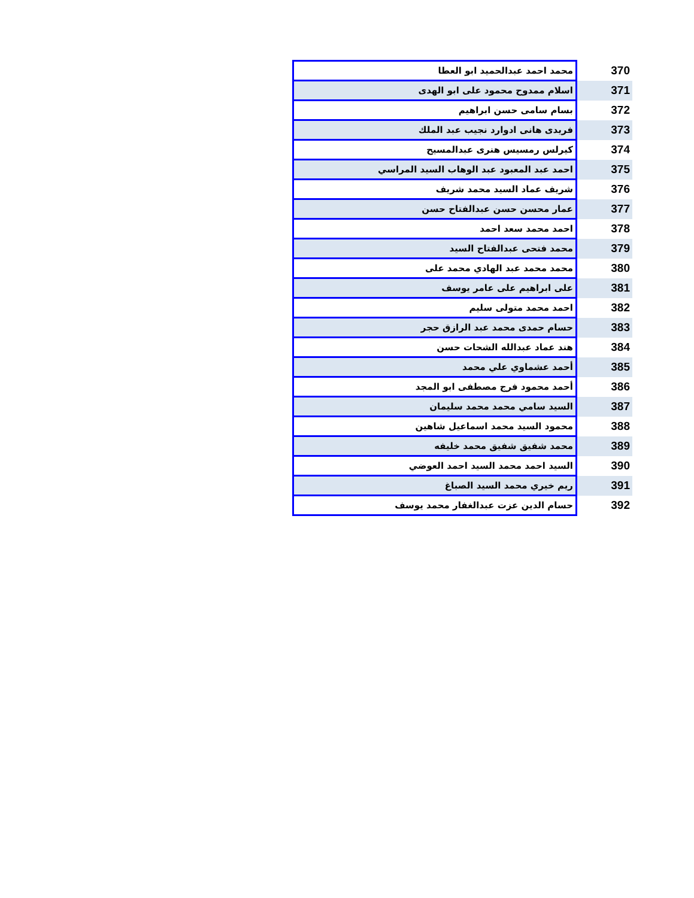| 370 | محمد احمد عبدالحميد ابو العطا |
| 371 | اسلام ممدوح محمود على ابو الهدى |
| 372 | بسام سامى حسن ابراهيم |
| 373 | فريدى هانى ادوارد نجيب عبد الملك |
| 374 | كيرلس رمسيس هنرى عبدالمسيح |
| 375 | احمد عبد المعبود عبد الوهاب السيد المراسي |
| 376 | شريف عماد السيد محمد شريف |
| 377 | عمار محسن حسن عبدالفتاح حسن |
| 378 | احمد محمد سعد احمد |
| 379 | محمد فتحى عبدالفتاح السيد |
| 380 | محمد محمد عبد الهادي محمد على |
| 381 | على ابراهيم على عامر يوسف |
| 382 | احمد محمد متولى سليم |
| 383 | حسام حمدى محمد عبد الرازق حجر |
| 384 | هند عماد عبدالله الشحات حسن |
| 385 | أحمد عشماوي علي محمد |
| 386 | أحمد محمود فرج مصطفى ابو المجد |
| 387 | السيد سامي محمد محمد سليمان |
| 388 | محمود السيد محمد اسماعيل شاهين |
| 389 | محمد شفيق شفيق محمد خليفه |
| 390 | السيد احمد محمد السيد احمد العوضي |
| 391 | ريم خيري محمد السيد الصباغ |
| 392 | حسام الدين عزت عبدالغفار محمد يوسف |